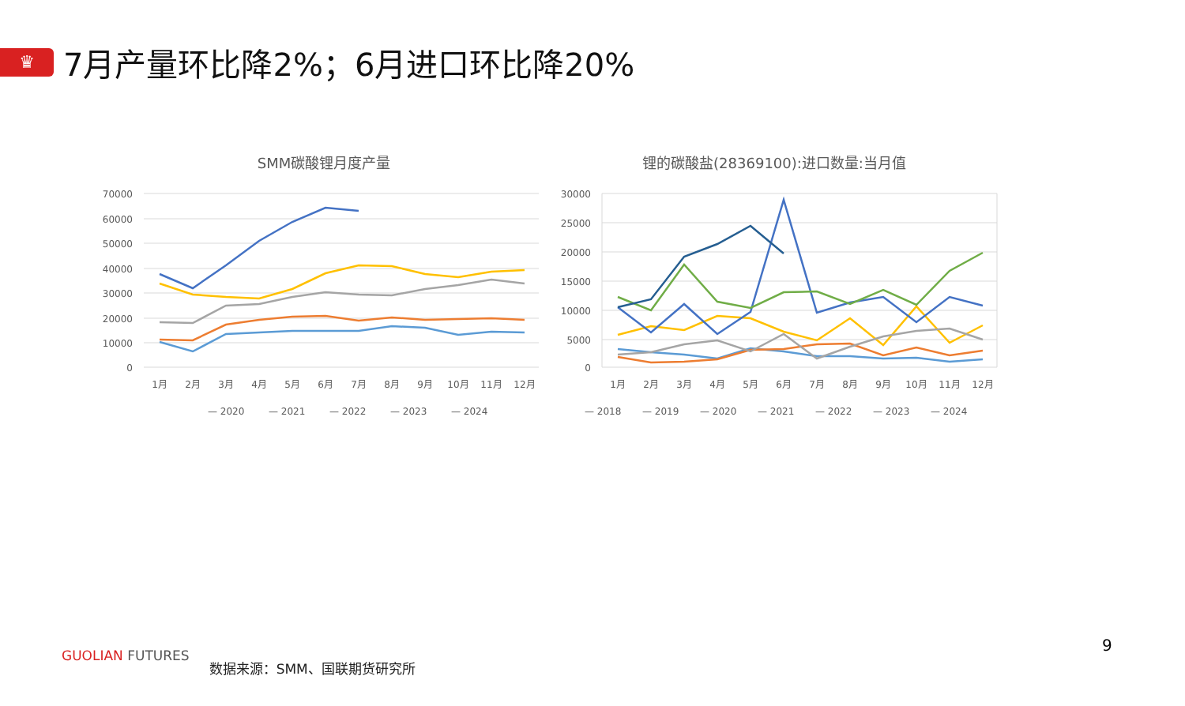♛
7月产量环比降2%；6月进口环比降20%
SMM碳酸锂月度产量
70000
60000
50000
40000
30000
20000
10000
0
1月
2月
3月
4月
5月
6月
7月
8月
9月
10月
11月
12月
— 2020
— 2021
— 2022
— 2023
— 2024
锂的碳酸盐(28369100):进口数量:当月值
30000
25000
20000
15000
10000
5000
0
1月
2月
3月
4月
5月
6月
7月
8月
9月
10月
11月
12月
— 2018
— 2019
— 2020
— 2021
— 2022
— 2023
— 2024
GUOLIAN FUTURES
数据来源：SMM、国联期货研究所
9